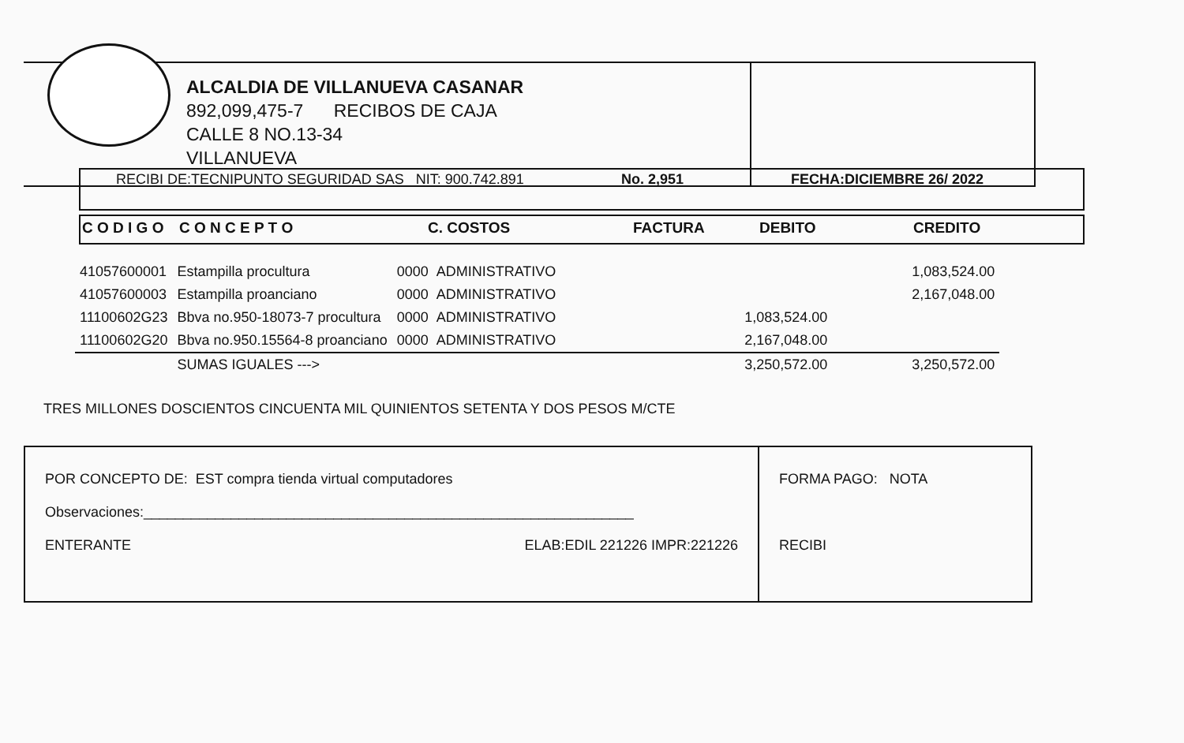ALCALDIA DE VILLANUEVA CASANAR
892,099,475-7 RECIBOS DE CAJA
CALLE 8 NO.13-34
VILLANUEVA
RECIBI DE:TECNIPUNTO SEGURIDAD SAS NIT: 900.742.891 No. 2,951 FECHA:DICIEMBRE 26/ 2022
C O D I G O C O N C E P T O C. COSTOS FACTURA DEBITO CREDITO
| 41057600001 | Estampilla procultura | 0000 ADMINISTRATIVO | | | 1,083,524.00 |
| 41057600003 | Estampilla proanciano | 0000 ADMINISTRATIVO | | | 2,167,048.00 |
| 11100602G23 | Bbva no.950-18073-7 procultura | 0000 ADMINISTRATIVO | | 1,083,524.00 | |
| 11100602G20 | Bbva no.950.15564-8 proanciano | 0000 ADMINISTRATIVO | | 2,167,048.00 | |
| | SUMAS IGUALES ---> | | | 3,250,572.00 | 3,250,572.00 |
TRES MILLONES DOSCIENTOS CINCUENTA MIL QUINIENTOS SETENTA Y DOS PESOS M/CTE
POR CONCEPTO DE: EST compra tienda virtual computadores
Observaciones:______________________________________________________________
ENTERANTE ELAB:EDIL 221226 IMPR:221226
FORMA PAGO: NOTA
RECIBI